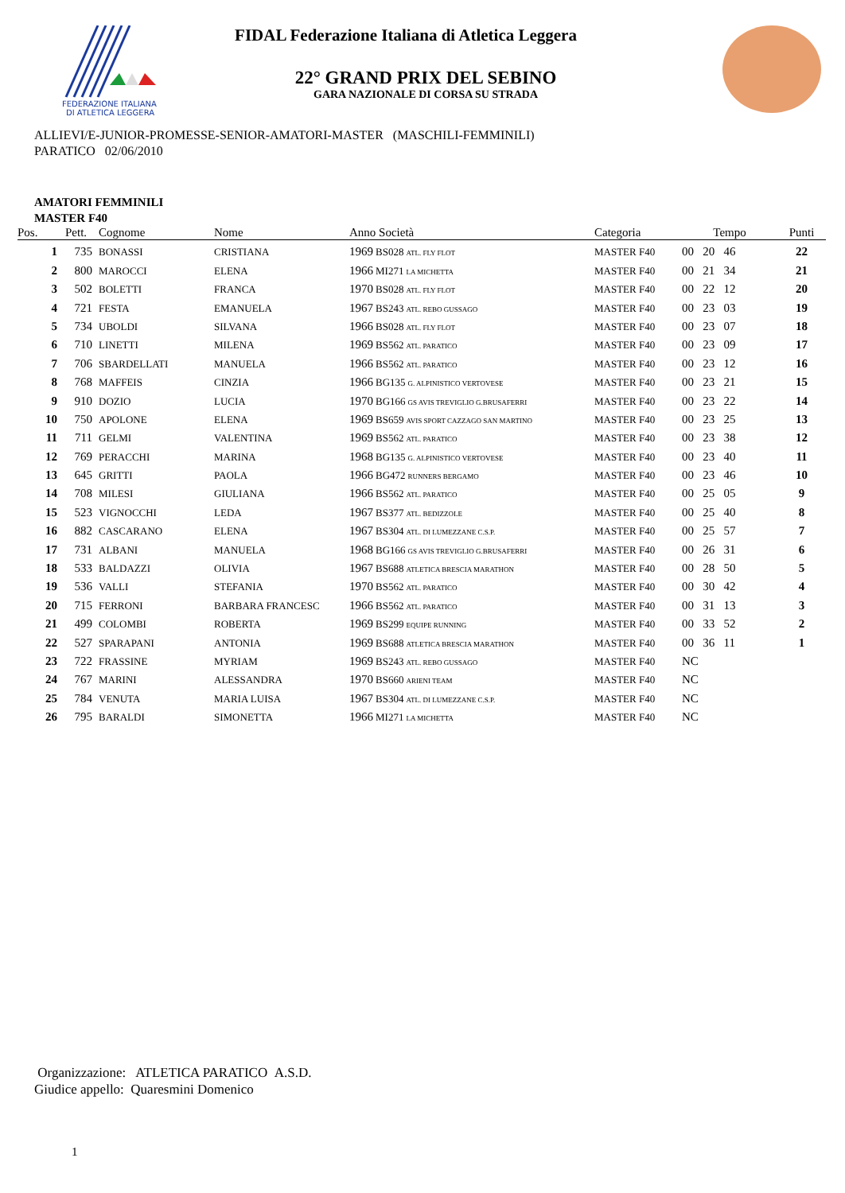FEDERAZIONE ITALIANA
DI ATLETICA LEGGERA
FIDAL Federazione Italiana di Atletica Leggera
22° GRAND PRIX DEL SEBINO
GARA NAZIONALE DI CORSA SU STRADA
ALLIEVI/E-JUNIOR-PROMESSE-SENIOR-AMATORI-MASTER (MASCHILI-FEMMINILI)
PARATICO 02/06/2010
AMATORI FEMMINILI
MASTER F40
| Pos. | Pett. | Cognome | Nome | Anno Società | Categoria | Tempo | Punti |
| --- | --- | --- | --- | --- | --- | --- | --- |
| 1 | 735 | BONASSI | CRISTIANA | 1969 BS028 ATL. FLY FLOT | MASTER F40 | 00 20 46 | 22 |
| 2 | 800 | MAROCCI | ELENA | 1966 MI271 LA MICHETTA | MASTER F40 | 00 21 34 | 21 |
| 3 | 502 | BOLETTI | FRANCA | 1970 BS028 ATL. FLY FLOT | MASTER F40 | 00 22 12 | 20 |
| 4 | 721 | FESTA | EMANUELA | 1967 BS243 ATL. REBO GUSSAGO | MASTER F40 | 00 23 03 | 19 |
| 5 | 734 | UBOLDI | SILVANA | 1966 BS028 ATL. FLY FLOT | MASTER F40 | 00 23 07 | 18 |
| 6 | 710 | LINETTI | MILENA | 1969 BS562 ATL. PARATICO | MASTER F40 | 00 23 09 | 17 |
| 7 | 706 | SBARDELLATI | MANUELA | 1966 BS562 ATL. PARATICO | MASTER F40 | 00 23 12 | 16 |
| 8 | 768 | MAFFEIS | CINZIA | 1966 BG135 G. ALPINISTICO VERTOVESE | MASTER F40 | 00 23 21 | 15 |
| 9 | 910 | DOZIO | LUCIA | 1970 BG166 GS AVIS TREVIGLIO G.BRUSAFERRI | MASTER F40 | 00 23 22 | 14 |
| 10 | 750 | APOLONE | ELENA | 1969 BS659 AVIS SPORT CAZZAGO SAN MARTINO | MASTER F40 | 00 23 25 | 13 |
| 11 | 711 | GELMI | VALENTINA | 1969 BS562 ATL. PARATICO | MASTER F40 | 00 23 38 | 12 |
| 12 | 769 | PERACCHI | MARINA | 1968 BG135 G. ALPINISTICO VERTOVESE | MASTER F40 | 00 23 40 | 11 |
| 13 | 645 | GRITTI | PAOLA | 1966 BG472 RUNNERS BERGAMO | MASTER F40 | 00 23 46 | 10 |
| 14 | 708 | MILESI | GIULIANA | 1966 BS562 ATL. PARATICO | MASTER F40 | 00 25 05 | 9 |
| 15 | 523 | VIGNOCCHI | LEDA | 1967 BS377 ATL. BEDIZZOLE | MASTER F40 | 00 25 40 | 8 |
| 16 | 882 | CASCARANO | ELENA | 1967 BS304 ATL. DI LUMEZZANE C.S.P. | MASTER F40 | 00 25 57 | 7 |
| 17 | 731 | ALBANI | MANUELA | 1968 BG166 GS AVIS TREVIGLIO G.BRUSAFERRI | MASTER F40 | 00 26 31 | 6 |
| 18 | 533 | BALDAZZI | OLIVIA | 1967 BS688 ATLETICA BRESCIA MARATHON | MASTER F40 | 00 28 50 | 5 |
| 19 | 536 | VALLI | STEFANIA | 1970 BS562 ATL. PARATICO | MASTER F40 | 00 30 42 | 4 |
| 20 | 715 | FERRONI | BARBARA FRANCESC | 1966 BS562 ATL. PARATICO | MASTER F40 | 00 31 13 | 3 |
| 21 | 499 | COLOMBI | ROBERTA | 1969 BS299 EQUIPE RUNNING | MASTER F40 | 00 33 52 | 2 |
| 22 | 527 | SPARAPANI | ANTONIA | 1969 BS688 ATLETICA BRESCIA MARATHON | MASTER F40 | 00 36 11 | 1 |
| 23 | 722 | FRASSINE | MYRIAM | 1969 BS243 ATL. REBO GUSSAGO | MASTER F40 | NC | |
| 24 | 767 | MARINI | ALESSANDRA | 1970 BS660 ARIENI TEAM | MASTER F40 | NC | |
| 25 | 784 | VENUTA | MARIA LUISA | 1967 BS304 ATL. DI LUMEZZANE C.S.P. | MASTER F40 | NC | |
| 26 | 795 | BARALDI | SIMONETTA | 1966 MI271 LA MICHETTA | MASTER F40 | NC | |
Organizzazione: ATLETICA PARATICO A.S.D.
Giudice appello: Quaresmini Domenico
1